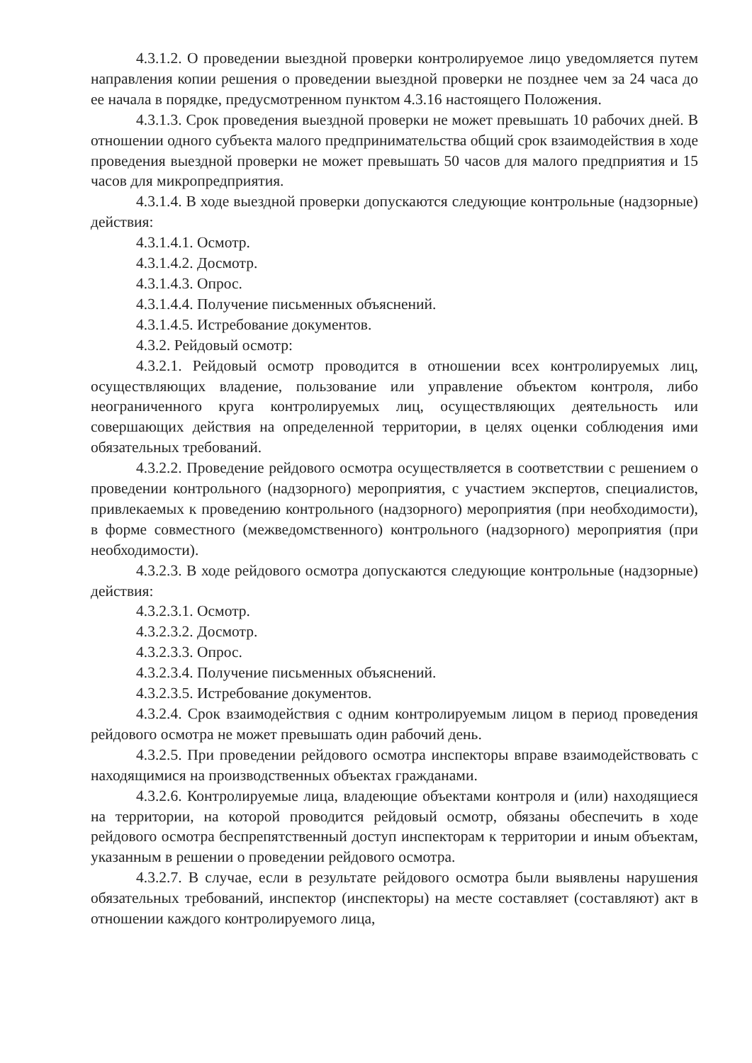4.3.1.2. О проведении выездной проверки контролируемое лицо уведомляется путем направления копии решения о проведении выездной проверки не позднее чем за 24 часа до ее начала в порядке, предусмотренном пунктом 4.3.16 настоящего Положения.
4.3.1.3. Срок проведения выездной проверки не может превышать 10 рабочих дней. В отношении одного субъекта малого предпринимательства общий срок взаимодействия в ходе проведения выездной проверки не может превышать 50 часов для малого предприятия и 15 часов для микропредприятия.
4.3.1.4. В ходе выездной проверки допускаются следующие контрольные (надзорные) действия:
4.3.1.4.1. Осмотр.
4.3.1.4.2. Досмотр.
4.3.1.4.3. Опрос.
4.3.1.4.4. Получение письменных объяснений.
4.3.1.4.5. Истребование документов.
4.3.2. Рейдовый осмотр:
4.3.2.1. Рейдовый осмотр проводится в отношении всех контролируемых лиц, осуществляющих владение, пользование или управление объектом контроля, либо неограниченного круга контролируемых лиц, осуществляющих деятельность или совершающих действия на определенной территории, в целях оценки соблюдения ими обязательных требований.
4.3.2.2. Проведение рейдового осмотра осуществляется в соответствии с решением о проведении контрольного (надзорного) мероприятия, с участием экспертов, специалистов, привлекаемых к проведению контрольного (надзорного) мероприятия (при необходимости), в форме совместного (межведомственного) контрольного (надзорного) мероприятия (при необходимости).
4.3.2.3. В ходе рейдового осмотра допускаются следующие контрольные (надзорные) действия:
4.3.2.3.1. Осмотр.
4.3.2.3.2. Досмотр.
4.3.2.3.3. Опрос.
4.3.2.3.4. Получение письменных объяснений.
4.3.2.3.5. Истребование документов.
4.3.2.4. Срок взаимодействия с одним контролируемым лицом в период проведения рейдового осмотра не может превышать один рабочий день.
4.3.2.5. При проведении рейдового осмотра инспекторы вправе взаимодействовать с находящимися на производственных объектах гражданами.
4.3.2.6. Контролируемые лица, владеющие объектами контроля и (или) находящиеся на территории, на которой проводится рейдовый осмотр, обязаны обеспечить в ходе рейдового осмотра беспрепятственный доступ инспекторам к территории и иным объектам, указанным в решении о проведении рейдового осмотра.
4.3.2.7. В случае, если в результате рейдового осмотра были выявлены нарушения обязательных требований, инспектор (инспекторы) на месте составляет (составляют) акт в отношении каждого контролируемого лица,